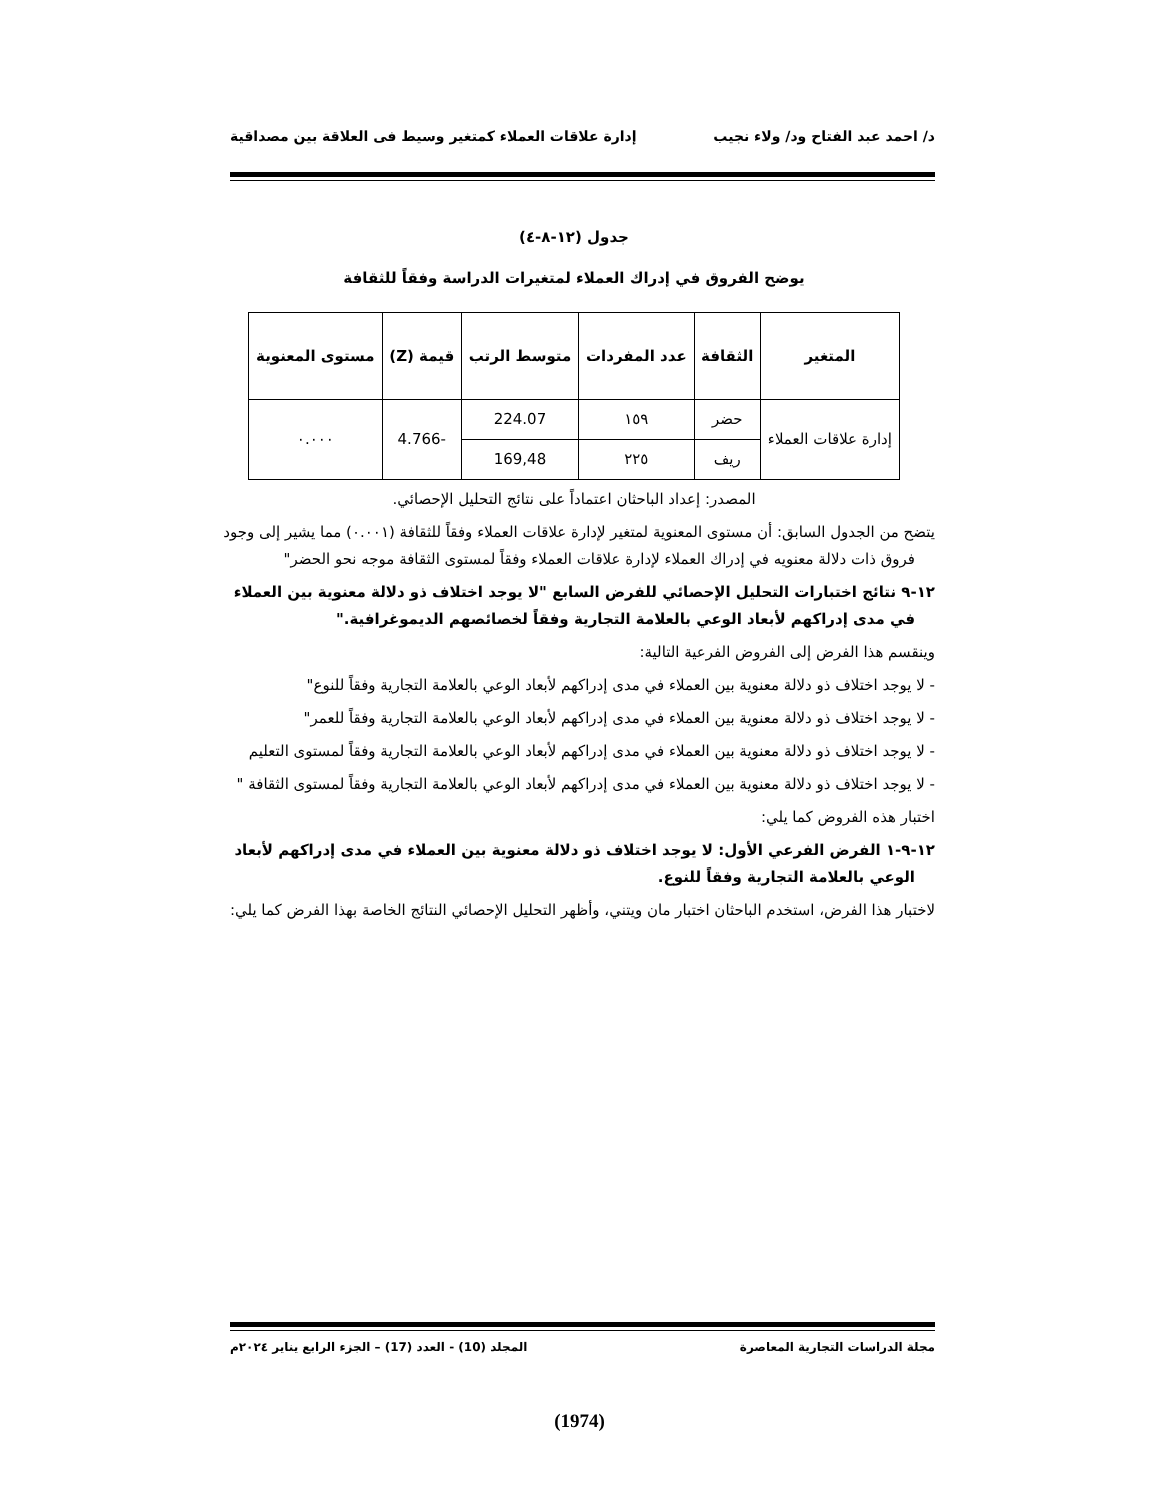د/ احمد عبد الفتاح ود/ ولاء نجيب إدارة علاقات العملاء كمتغير وسيط فى العلاقة بين مصداقية
جدول (١٢-٨-٤)
يوضح الفروق في إدراك العملاء لمتغيرات الدراسة وفقاً للثقافة
| المتغير | الثقافة | عدد المفردات | متوسط الرتب | قيمة (Z) | مستوى المعنوية |
| --- | --- | --- | --- | --- | --- |
| إدارة علاقات العملاء | حضر | ١٥٩ | 224.07 | -4.766 | ٠.٠٠٠ |
| | ريف | ٢٢٥ | 169,48 | | |
المصدر: إعداد الباحثان اعتماداً على نتائج التحليل الإحصائي.
يتضح من الجدول السابق: أن مستوى المعنوية لمتغير لإدارة علاقات العملاء وفقاً للثقافة (٠.٠٠١) مما يشير إلى وجود فروق ذات دلالة معنويه في إدراك العملاء لإدارة علاقات العملاء وفقاً لمستوى الثقافة موجه نحو الحضر"
١٢-٩ نتائج اختبارات التحليل الإحصائي للفرض السابع "لا يوجد اختلاف ذو دلالة معنوية بين العملاء في مدى إدراكهم لأبعاد الوعي بالعلامة التجارية وفقاً لخصائصهم الديموغرافية."
وينقسم هذا الفرض إلى الفروض الفرعية التالية:
- لا يوجد اختلاف ذو دلالة معنوية بين العملاء في مدى إدراكهم لأبعاد الوعي بالعلامة التجارية وفقاً للنوع"
- لا يوجد اختلاف ذو دلالة معنوية بين العملاء في مدى إدراكهم لأبعاد الوعي بالعلامة التجارية وفقاً للعمر"
- لا يوجد اختلاف ذو دلالة معنوية بين العملاء في مدى إدراكهم لأبعاد الوعي بالعلامة التجارية وفقاً لمستوى التعليم
- لا يوجد اختلاف ذو دلالة معنوية بين العملاء في مدى إدراكهم لأبعاد الوعي بالعلامة التجارية وفقاً لمستوى الثقافة "
اختبار هذه الفروض كما يلي:
١٢-٩-١ الفرض الفرعي الأول: لا يوجد اختلاف ذو دلالة معنوية بين العملاء في مدى إدراكهم لأبعاد الوعي بالعلامة التجارية وفقاً للنوع.
لاختبار هذا الفرض، استخدم الباحثان اختبار مان ويتني، وأظهر التحليل الإحصائي النتائج الخاصة بهذا الفرض كما يلي:
مجلة الدراسات التجارية المعاصرة المجلد (10) - العدد (17) – الجزء الرابع يناير ٢٠٢٤م
(1974)